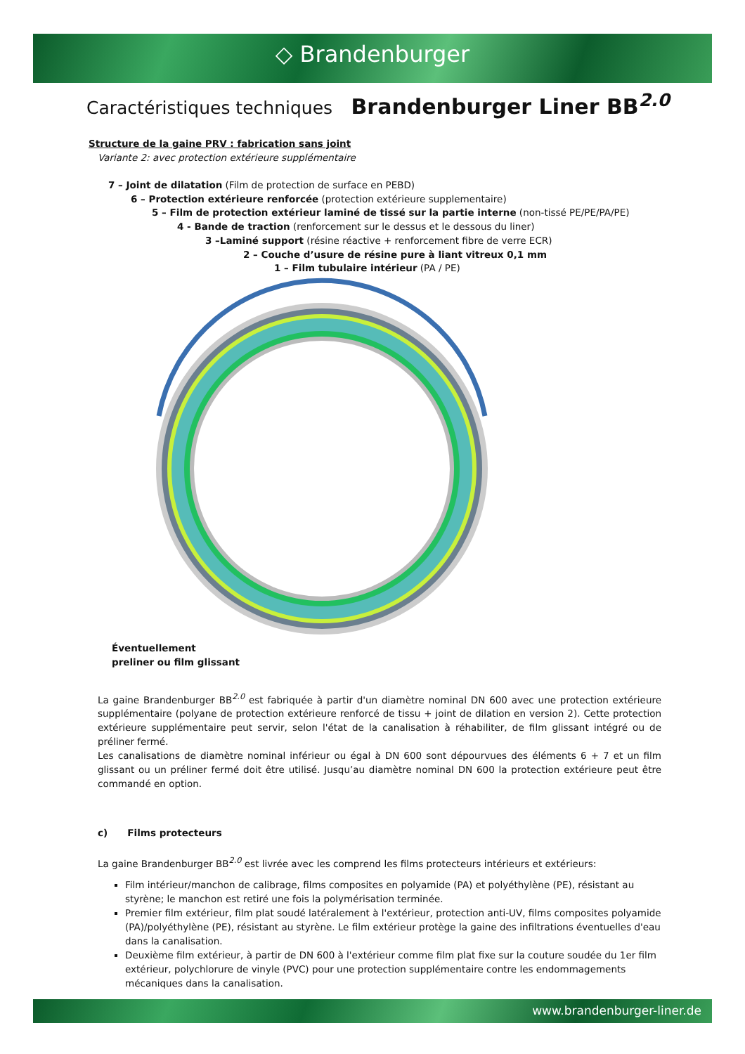◇ Brandenburger
Caractéristiques techniques Brandenburger Liner BB<sup>2.0</sup>
Structure de la gaine PRV : fabrication sans joint
Variante 2: avec protection extérieure supplémentaire
7 – Joint de dilatation (Film de protection de surface en PEBD)
6 – Protection extérieure renforcée (protection extérieure supplementaire)
5 – Film de protection extérieur laminé de tissé sur la partie interne (non-tissé PE/PE/PA/PE)
4 - Bande de traction (renforcement sur le dessus et le dessous du liner)
3 –Laminé support (résine réactive + renforcement fibre de verre ECR)
2 – Couche d’usure de résine pure à liant vitreux 0,1 mm
1 – Film tubulaire intérieur (PA / PE)
Éventuellement
preliner ou film glissant
La gaine Brandenburger BB<sup>2.0</sup> est fabriquée à partir d'un diamètre nominal DN 600 avec une protection extérieure supplémentaire (polyane de protection extérieure renforcé de tissu + joint de dilation en version 2). Cette protection extérieure supplémentaire peut servir, selon l'état de la canalisation à réhabiliter, de film glissant intégré ou de préliner fermé.
Les canalisations de diamètre nominal inférieur ou égal à DN 600 sont dépourvues des éléments 6 + 7 et un film glissant ou un préliner fermé doit être utilisé. Jusqu’au diamètre nominal DN 600 la protection extérieure peut être commandé en option.
c) Films protecteurs
La gaine Brandenburger BB<sup>2.0</sup> est livrée avec les comprend les films protecteurs intérieurs et extérieurs:
Film intérieur/manchon de calibrage, films composites en polyamide (PA) et polyéthylène (PE), résistant au styrène; le manchon est retiré une fois la polymérisation terminée.
Premier film extérieur, film plat soudé latéralement à l'extérieur, protection anti-UV, films composites polyamide (PA)/polyéthylène (PE), résistant au styrène. Le film extérieur protège la gaine des infiltrations éventuelles d'eau dans la canalisation.
Deuxième film extérieur, à partir de DN 600 à l'extérieur comme film plat fixe sur la couture soudée du 1er film extérieur, polychlorure de vinyle (PVC) pour une protection supplémentaire contre les endommagements mécaniques dans la canalisation.
www.brandenburger-liner.de